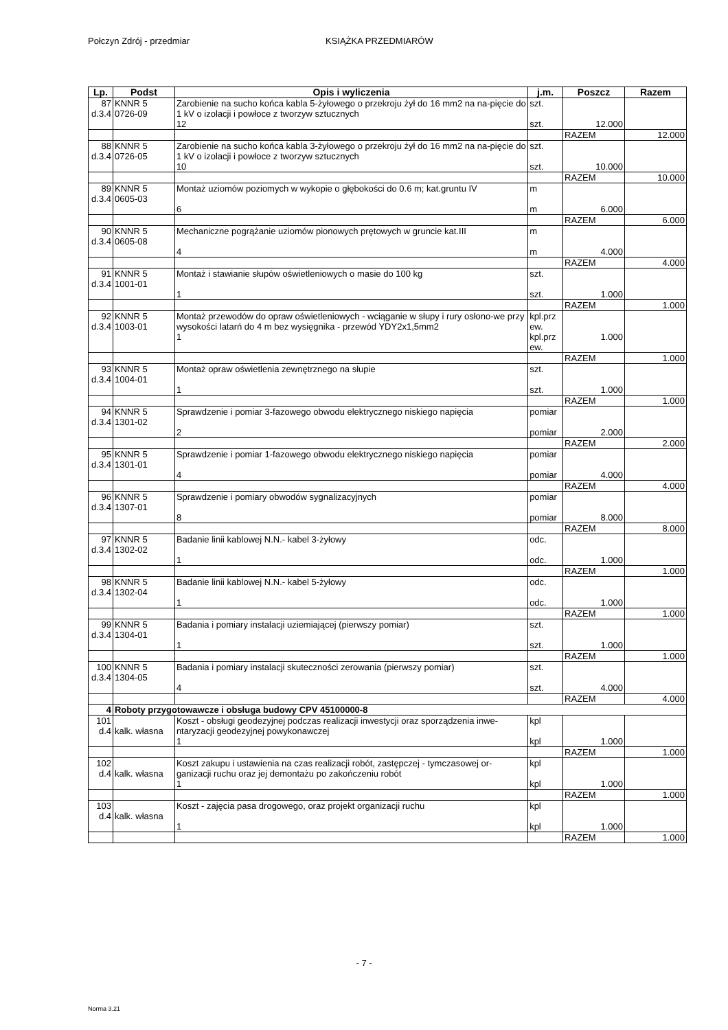Połczyn Zdrój - przedmiar KSIĄŻKA PRZEDMIARÓW
| Lp. | Podst | Opis i wyliczenia | j.m. | Poszcz | Razem |
| --- | --- | --- | --- | --- | --- |
| 87 d.3.4 | KNNR 5 0726-09 | Zarobienie na sucho końca kabla 5-żyłowego o przekroju żył do 16 mm2 na na-pięcie do 1 kV o izolacji i powłoce z tworzyw sztucznych 12 | szt. szt. | 12.000 | |
| | | | | RAZEM | 12.000 |
| 88 d.3.4 | KNNR 5 0726-05 | Zarobienie na sucho końca kabla 3-żyłowego o przekroju żył do 16 mm2 na na-pięcie do 1 kV o izolacji i powłoce z tworzyw sztucznych 10 | szt. szt. | 10.000 | |
| | | | | RAZEM | 10.000 |
| 89 d.3.4 | KNNR 5 0605-03 | Montaż uziomów poziomych w wykopie o głębokości do 0.6 m; kat.gruntu IV 6 | m m | 6.000 | |
| | | | | RAZEM | 6.000 |
| 90 d.3.4 | KNNR 5 0605-08 | Mechaniczne pogrążanie uziomów pionowych prętowych w gruncie kat.III 4 | m m | 4.000 | |
| | | | | RAZEM | 4.000 |
| 91 d.3.4 | KNNR 5 1001-01 | Montaż i stawianie słupów oświetleniowych o masie do 100 kg 1 | szt. szt. | 1.000 | |
| | | | | RAZEM | 1.000 |
| 92 d.3.4 | KNNR 5 1003-01 | Montaż przewodów do opraw oświetleniowych - wciąganie w słupy i rury osłono-we przy wysokości latarń do 4 m bez wysięgnika - przewód YDY2x1,5mm2 1 | kpl.prz ew. kpl.prz ew. | 1.000 | |
| | | | | RAZEM | 1.000 |
| 93 d.3.4 | KNNR 5 1004-01 | Montaż opraw oświetlenia zewnętrznego na słupie 1 | szt. szt. | 1.000 | |
| | | | | RAZEM | 1.000 |
| 94 d.3.4 | KNNR 5 1301-02 | Sprawdzenie i pomiar 3-fazowego obwodu elektrycznego niskiego napięcia 2 | pomiar pomiar | 2.000 | |
| | | | | RAZEM | 2.000 |
| 95 d.3.4 | KNNR 5 1301-01 | Sprawdzenie i pomiar 1-fazowego obwodu elektrycznego niskiego napięcia 4 | pomiar pomiar | 4.000 | |
| | | | | RAZEM | 4.000 |
| 96 d.3.4 | KNNR 5 1307-01 | Sprawdzenie i pomiary obwodów sygnalizacyjnych 8 | pomiar pomiar | 8.000 | |
| | | | | RAZEM | 8.000 |
| 97 d.3.4 | KNNR 5 1302-02 | Badanie linii kablowej N.N.- kabel 3-żyłowy 1 | odc. odc. | 1.000 | |
| | | | | RAZEM | 1.000 |
| 98 d.3.4 | KNNR 5 1302-04 | Badanie linii kablowej N.N.- kabel 5-żyłowy 1 | odc. odc. | 1.000 | |
| | | | | RAZEM | 1.000 |
| 99 d.3.4 | KNNR 5 1304-01 | Badania i pomiary instalacji uziemiającej (pierwszy pomiar) 1 | szt. szt. | 1.000 | |
| | | | | RAZEM | 1.000 |
| 100 d.3.4 | KNNR 5 1304-05 | Badania i pomiary instalacji skuteczności zerowania (pierwszy pomiar) 4 | szt. szt. | 4.000 | |
| | | | | RAZEM | 4.000 |
| 4 | Roboty przygotowawcze i obsługa budowy CPV 45100000-8 | | | | |
| 101 d.4 | kalk. własna | Koszt - obsługi geodezyjnej podczas realizacji inwestycji oraz sporządzenia inwe-ntaryzacji geodezyjnej powykonawczej 1 | kpl kpl | 1.000 | |
| | | | | RAZEM | 1.000 |
| 102 d.4 | kalk. własna | Koszt zakupu i ustawienia na czas realizacji robót, zastępczej - tymczasowej or-ganizacji ruchu oraz jej demontażu po zakończeniu robót 1 | kpl kpl | 1.000 | |
| | | | | RAZEM | 1.000 |
| 103 d.4 | kalk. własna | Koszt - zajęcia pasa drogowego, oraz projekt organizacji ruchu 1 | kpl kpl | 1.000 | |
| | | | | RAZEM | 1.000 |
- 7 -
Norma 3.21